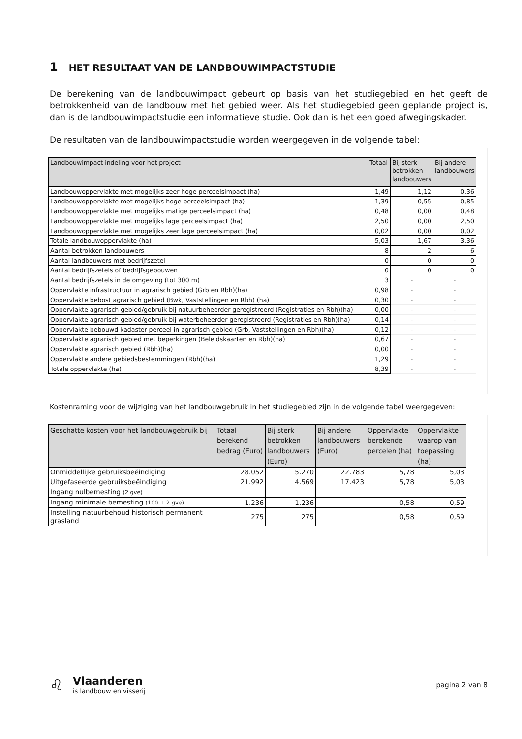1 HET RESULTAAT VAN DE LANDBOUWIMPACTSTUDIE
De berekening van de landbouwimpact gebeurt op basis van het studiegebied en het geeft de betrokkenheid van de landbouw met het gebied weer. Als het studiegebied geen geplande project is, dan is de landbouwimpactstudie een informatieve studie. Ook dan is het een goed afwegingskader.
De resultaten van de landbouwimpactstudie worden weergegeven in de volgende tabel:
| Landbouwimpact indeling voor het project | Totaal | Bij sterk betrokken landbouwers | Bij andere landbouwers |
| --- | --- | --- | --- |
| Landbouwoppervlakte met mogelijks zeer hoge perceelsimpact (ha) | 1,49 | 1,12 | 0,36 |
| Landbouwoppervlakte met mogelijks hoge perceelsimpact (ha) | 1,39 | 0,55 | 0,85 |
| Landbouwoppervlakte met mogelijks matige perceelsimpact (ha) | 0,48 | 0,00 | 0,48 |
| Landbouwoppervlakte met mogelijks lage perceelsimpact (ha) | 2,50 | 0,00 | 2,50 |
| Landbouwoppervlakte met mogelijks zeer lage perceelsimpact (ha) | 0,02 | 0,00 | 0,02 |
| Totale landbouwoppervlakte (ha) | 5,03 | 1,67 | 3,36 |
| Aantal betrokken landbouwers | 8 | 2 | 6 |
| Aantal landbouwers met bedrijfszetel | 0 | 0 | 0 |
| Aantal bedrijfszetels of bedrijfsgebouwen | 0 | 0 | 0 |
| Aantal bedrijfszetels in de omgeving (tot 300 m) | 3 | - | - |
| Oppervlakte infrastructuur in agrarisch gebied (Grb en Rbh)(ha) | 0,98 | - | - |
| Oppervlakte bebost agrarisch gebied (Bwk, Vaststellingen en Rbh) (ha) | 0,30 | - | - |
| Oppervlakte agrarisch gebied/gebruik bij natuurbeheerder geregistreerd (Registraties en Rbh)(ha) | 0,00 | - | - |
| Oppervlakte agrarisch gebied/gebruik bij waterbeheerder geregistreerd (Registraties en Rbh)(ha) | 0,14 | - | - |
| Oppervlakte bebouwd kadaster perceel in agrarisch gebied (Grb, Vaststellingen en Rbh)(ha) | 0,12 | - | - |
| Oppervlakte agrarisch gebied met beperkingen (Beleidskaarten en Rbh)(ha) | 0,67 | - | - |
| Oppervlakte agrarisch gebied (Rbh)(ha) | 0,00 | - | - |
| Oppervlakte andere gebiedsbestemmingen (Rbh)(ha) | 1,29 | - | - |
| Totale oppervlakte (ha) | 8,39 | - | - |
Kostenraming voor de wijziging van het landbouwgebruik in het studiegebied zijn in de volgende tabel weergegeven:
| Geschatte kosten voor het landbouwgebruik bij | Totaal berekend bedrag (Euro) | Bij sterk betrokken landbouwers (Euro) | Bij andere landbouwers (Euro) | Oppervlakte berekende percelen (ha) | Oppervlakte waarop van toepassing (ha) |
| --- | --- | --- | --- | --- | --- |
| Onmiddellijke gebruiksbeëindiging | 28.052 | 5.270 | 22.783 | 5,78 | 5,03 |
| Uitgefaseerde gebruiksbeëindiging | 21.992 | 4.569 | 17.423 | 5,78 | 5,03 |
| Ingang nulbemesting (2 gve) | | | | | |
| Ingang minimale bemesting (100 + 2 gve) | 1.236 | 1.236 | | 0,58 | 0,59 |
| Instelling natuurbehoud historisch permanent grasland | 275 | 275 | | 0,58 | 0,59 |
♌
Vlaanderen
is landbouw en visserij
pagina 2 van 8